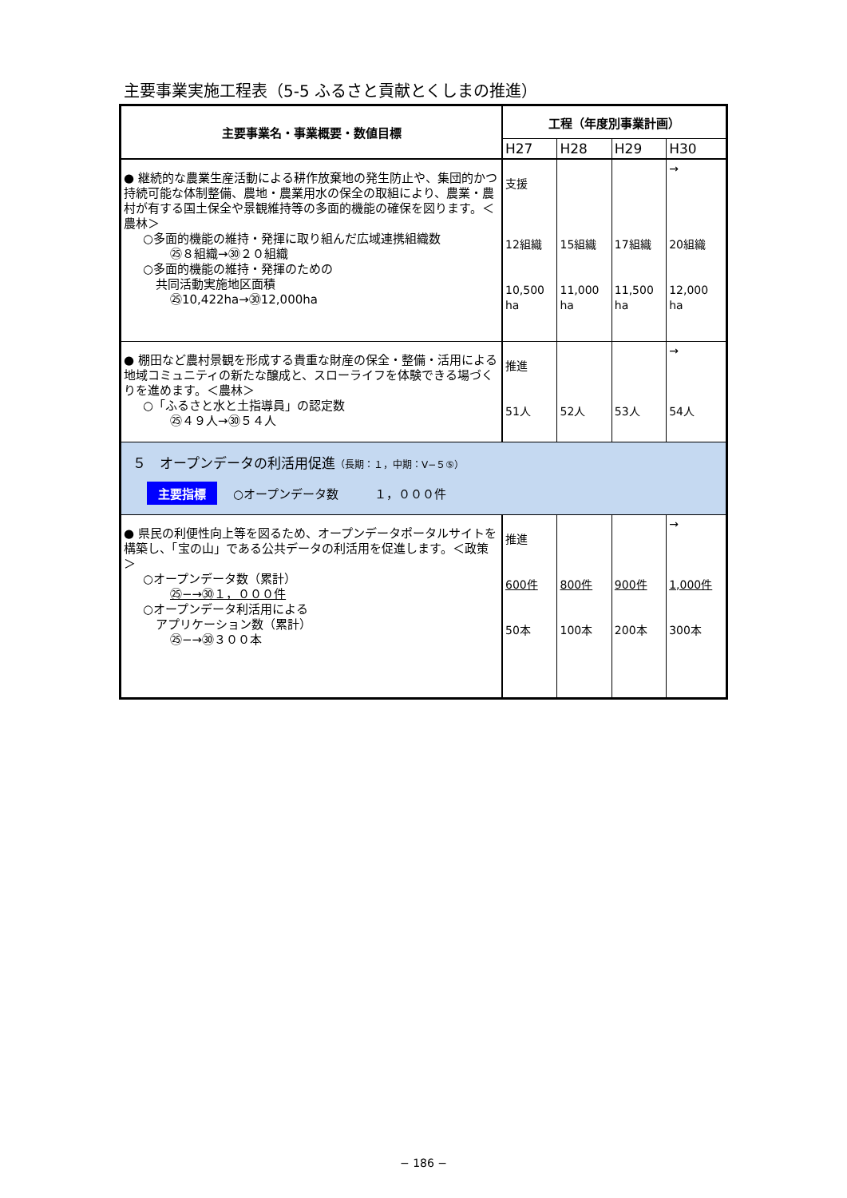主要事業実施工程表（5-5 ふるさと貢献とくしまの推進）
| 主要事業名・事業概要・数値目標 | 工程（年度別事業計画） | | | |
| --- | --- | --- | --- | --- |
| | H27 | H28 | H29 | H30 |
| ● 継続的な農業生産活動による耕作放棄地の発生防止や、集団的かつ持続可能な体制整備、農地・農業用水の保全の取組により、農業・農村が有する国土保全や景観維持等の多面的機能の確保を図ります。＜農林＞ ○多面的機能の維持・発揮に取り組んだ広域連携組織数 ㉕８組織→㉚２０組織 ○多面的機能の維持・発揮のための 共同活動実施地区面積 ㉕10,422ha→㉚12,000ha | 支援 12組織 10,500 ha | 15組織 11,000 ha | 17組織 11,500 ha | → 20組織 12,000 ha |
| ● 棚田など農村景観を形成する貴重な財産の保全・整備・活用による地域コミュニティの新たな醸成と、スローライフを体験できる場づくりを進めます。＜農林＞ ○「ふるさと水と土指導員」の認定数 ㉕４９人→㉚５４人 | 推進 51人 | 52人 | 53人 | → 54人 |
| ５ オープンデータの利活用促進 （長期：１，中期：Ⅴ−５⑤） 主要指標 ○オープンデータ数 １，０００件 | | | | |
| ● 県民の利便性向上等を図るため、オープンデータポータルサイトを構築し、「宝の山」である公共データの利活用を促進します。＜政策＞ ○オープンデータ数（累計） ㉕−→㉚１，０００件 ○オープンデータ利活用による アプリケーション数（累計） ㉕−→㉚３００本 | 推進 600件 50本 | 800件 100本 | 900件 200本 | → 1,000件 300本 |
− 186 −